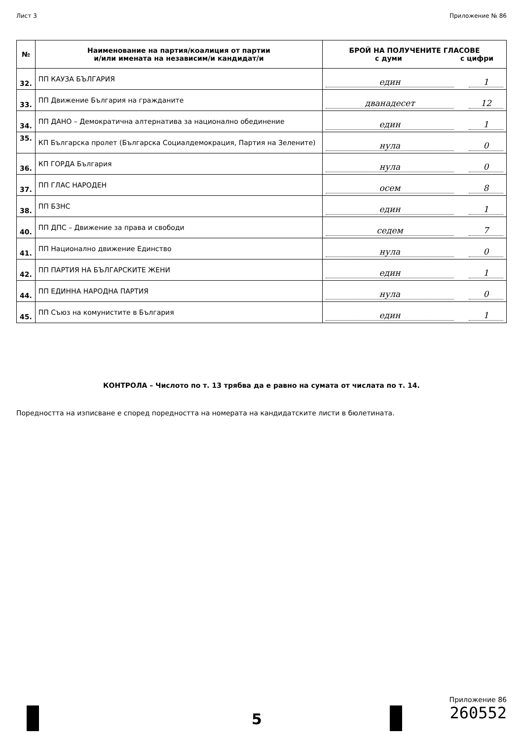Лист 3 Приложение № 86
| № | Наименование на партия/коалиция от партии и/или имената на независим/и кандидат/и | БРОЙ НА ПОЛУЧЕНИТЕ ГЛАСОВЕ с думи с цифри |
| --- | --- | --- |
| 32. | ПП КАУЗА БЪЛГАРИЯ | един 1 |
| 33. | ПП Движение България на гражданите | дванадесет 12 |
| 34. | ПП ДАНО – Демократична алтернатива за национално обединение | един 1 |
| 35. | КП Българска пролет (Българска Социалдемокрация, Партия на Зелените) | нула 0 |
| 36. | КП ГОРДА България | нула 0 |
| 37. | ПП ГЛАС НАРОДЕН | осем 8 |
| 38. | ПП БЗНС | един 1 |
| 40. | ПП ДПС – Движение за права и свободи | седем 7 |
| 41. | ПП Национално движение Единство | нула 0 |
| 42. | ПП ПАРТИЯ НА БЪЛГАРСКИТЕ ЖЕНИ | един 1 |
| 44. | ПП ЕДИННА НАРОДНА ПАРТИЯ | нула 0 |
| 45. | ПП Съюз на комунистите в България | един 1 |
КОНТРОЛА – Числото по т. 13 трябва да е равно на сумата от числата по т. 14.
Поредността на изписване е според поредността на номерата на кандидатските листи в бюлетината.
5
Приложение 86
260552